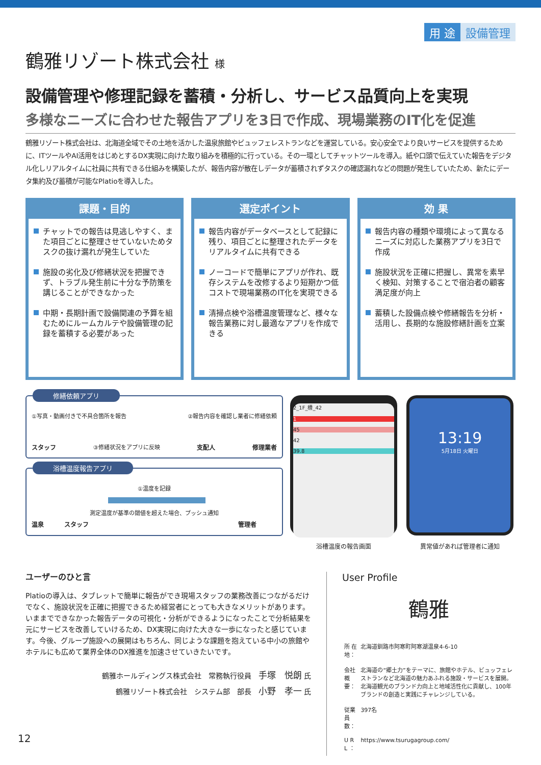用 途 設備管理
鶴雅リゾート株式会社 様
設備管理や修理記録を蓄積・分析し、サービス品質向上を実現
多様なニーズに合わせた報告アプリを3日で作成、現場業務のIT化を促進
鶴雅リゾート株式会社は、北海道全域でその土地を活かした温泉旅館やビュッフェレストランなどを運営している。安心安全でより良いサービスを提供するために、ITツールやAI活用をはじめとするDX実現に向けた取り組みを積極的に行っている。その一環としてチャットツールを導入。紙や口頭で伝えていた報告をデジタル化しリアルタイムに社員に共有できる仕組みを構築したが、報告内容が散在しデータが蓄積されずタスクの確認漏れなどの問題が発生していたため、新たにデータ集約及び蓄積が可能なPlatioを導入した。
課題・目的
チャットでの報告は見逃しやすく、また項目ごとに整理させていないためタスクの抜け漏れが発生していた
施設の劣化及び修繕状況を把握できず、トラブル発生前に十分な予防策を講じることができなかった
中期・長期計画で設備関連の予算を組むためにルームカルテや設備管理の記録を蓄積する必要があった
選定ポイント
報告内容がデータベースとして記録に残り、項目ごとに整理されたデータをリアルタイムに共有できる
ノーコードで簡単にアプリが作れ、既存システムを改修するより短期かつ低コストで現場業務のIT化を実現できる
清掃点検や浴槽温度管理など、様々な報告業務に対し最適なアプリを作成できる
効 果
報告内容の種類や環境によって異なるニーズに対応した業務アプリを3日で作成
施設状況を正確に把握し、異常を素早く検知、対策することで宿泊者の顧客満足度が向上
蓄積した設備点検や修繕報告を分析・活用し、長期的な施設修繕計画を立案
修繕依頼アプリ
①写真・動画付きで不具合箇所を報告 ②報告内容を確認し業者に修繕依頼
スタッフ ③修繕状況をアプリに反映 支配人 修理業者
浴槽温度報告アプリ
①温度を記録
測定温度が基準の閾値を超えた場合、プッシュ通知
温泉 スタッフ 管理者
2_1F_槽_42
1
45
42
39.8
浴槽温度の報告画面
13:19
5月18日 火曜日
異常値があれば管理者に通知
ユーザーのひと言
Platioの導入は、タブレットで簡単に報告ができ現場スタッフの業務改善につながるだけでなく、施設状況を正確に把握できるため経営者にとっても大きなメリットがあります。いままでできなかった報告データの可視化・分析ができるようになったことで分析結果を元にサービスを改善していけるため、DX実現に向けた大きな一歩になったと感じています。今後、グループ施設への展開はもちろん、同じような課題を抱えている中小の旅館やホテルにも広めて業界全体のDX推進を加速させていきたいです。
鶴雅ホールディングス株式会社　常務執行役員　手塚　悦朗 氏
鶴雅リゾート株式会社　システム部　部長　小野　孝一 氏
User Profile
鶴雅
| 所 在 地： | 北海道釧路市阿寒町阿寒湖温泉4-6-10 |
| 会社概要： | 北海道の“郷土力”をテーマに、旅館やホテル、ビュッフェレストランなど北海道の魅力あふれる施設・サービスを展開。北海道観光のブランド力向上と地域活性化に貢献し、100年ブランドの創造と実践にチャレンジしている。 |
| 従業員数： | 397名 |
| U R L ： | https://www.tsurugagroup.com/ |
12